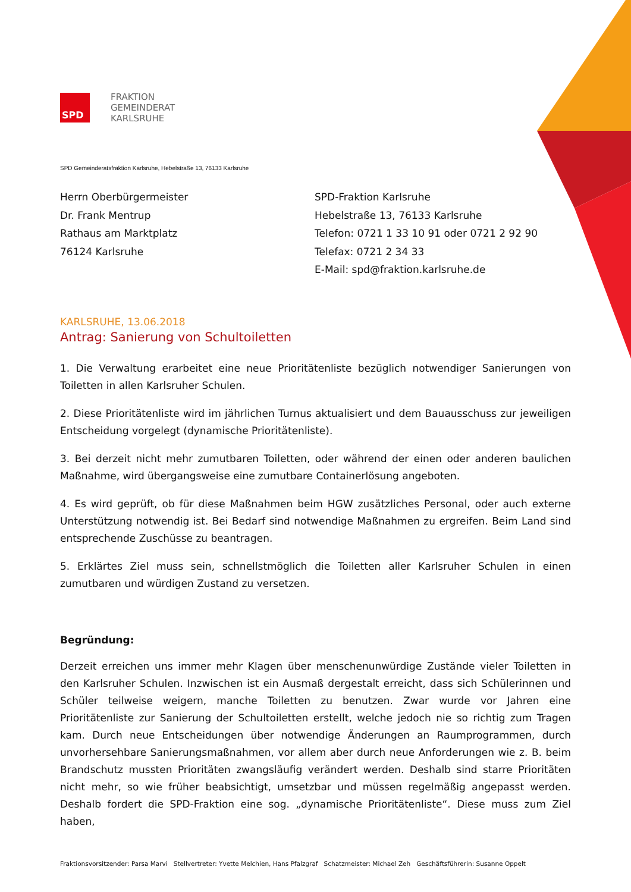SPD
FRAKTION
GEMEINDERAT
KARLSRUHE
SPD Gemeinderatsfraktion Karlsruhe, Hebelstraße 13, 76133 Karlsruhe
Herrn Oberbürgermeister
Dr. Frank Mentrup
Rathaus am Marktplatz
76124 Karlsruhe
SPD-Fraktion Karlsruhe
Hebelstraße 13, 76133 Karlsruhe
Telefon: 0721 1 33 10 91 oder 0721 2 92 90
Telefax: 0721 2 34 33
E-Mail: spd@fraktion.karlsruhe.de
KARLSRUHE, 13.06.2018
Antrag: Sanierung von Schultoiletten
1. Die Verwaltung erarbeitet eine neue Prioritätenliste bezüglich notwendiger Sanierungen von Toiletten in allen Karlsruher Schulen.
2. Diese Prioritätenliste wird im jährlichen Turnus aktualisiert und dem Bauausschuss zur jeweiligen Entscheidung vorgelegt (dynamische Prioritätenliste).
3. Bei derzeit nicht mehr zumutbaren Toiletten, oder während der einen oder anderen baulichen Maßnahme, wird übergangsweise eine zumutbare Containerlösung angeboten.
4. Es wird geprüft, ob für diese Maßnahmen beim HGW zusätzliches Personal, oder auch externe Unterstützung notwendig ist. Bei Bedarf sind notwendige Maßnahmen zu ergreifen. Beim Land sind entsprechende Zuschüsse zu beantragen.
5. Erklärtes Ziel muss sein, schnellstmöglich die Toiletten aller Karlsruher Schulen in einen zumutbaren und würdigen Zustand zu versetzen.
Begründung:
Derzeit erreichen uns immer mehr Klagen über menschenunwürdige Zustände vieler Toiletten in den Karlsruher Schulen. Inzwischen ist ein Ausmaß dergestalt erreicht, dass sich Schülerinnen und Schüler teilweise weigern, manche Toiletten zu benutzen. Zwar wurde vor Jahren eine Prioritätenliste zur Sanierung der Schultoiletten erstellt, welche jedoch nie so richtig zum Tragen kam. Durch neue Entscheidungen über notwendige Änderungen an Raumprogrammen, durch unvorhersehbare Sanierungsmaßnahmen, vor allem aber durch neue Anforderungen wie z. B. beim Brandschutz mussten Prioritäten zwangsläufig verändert werden. Deshalb sind starre Prioritäten nicht mehr, so wie früher beabsichtigt, umsetzbar und müssen regelmäßig angepasst werden. Deshalb fordert die SPD-Fraktion eine sog. „dynamische Prioritätenliste“. Diese muss zum Ziel haben,
Fraktionsvorsitzender: Parsa Marvi Stellvertreter: Yvette Melchien, Hans Pfalzgraf Schatzmeister: Michael Zeh Geschäftsführerin: Susanne Oppelt